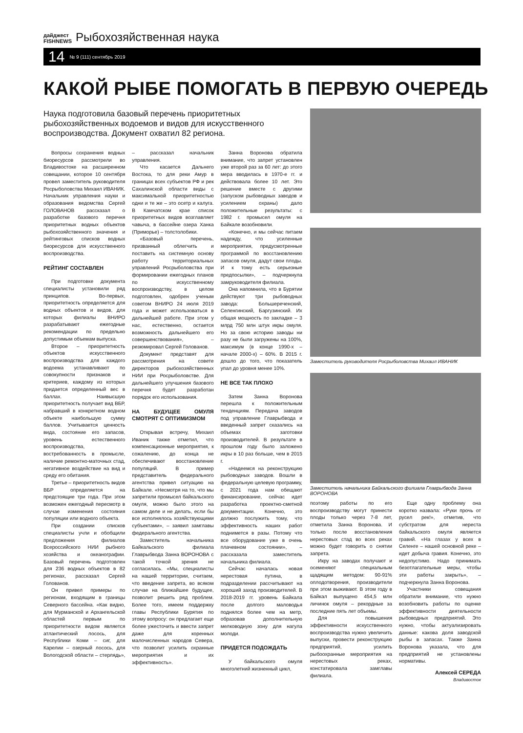дайджест
FISHNEWS Рыбохозяйственная наука
14 № 9 (111) сентябрь 2019
КАКОЙ РЫБЕ ПОМОГАТЬ В ПЕРВУЮ ОЧЕРЕДЬ
Наука подготовила базовый перечень приоритетных рыбохозяйственных водоемов и видов для искусственного воспроизводства. Документ охватил 82 региона.
Вопросы сохранения водных биоресурсов рассмотрели во Владивостоке на расширенном совещании, которое 10 сентября провел заместитель руководителя Росрыболовства Михаил ИВАНИК. Начальник управления науки и образования ведомства Сергей ГОЛОВАНОВ рассказал о разработке базового перечня приоритетных водных объектов рыбохозяйственного значения и рейтинговых списков водных биоресурсов для искусственного воспроизводства.
РЕЙТИНГ СОСТАВЛЕН
При подготовке документа специалисты установили ряд принципов. Во-первых, приоритетность определяется для водных объектов и видов, для которых филиалы ВНИРО разрабатывают ежегодные рекомендации по предельно допустимым объемам выпуска.
Второе – приоритетность объектов искусственного воспроизводства для каждого водоема устанавливают по совокупности признаков и критериев, каждому из которых придается определенный вес в баллах. Наивысшую приоритетность получает вид ВБР, набравший в конкретном водном объекте наибольшую сумму баллов. Учитывается ценность вида, состояние его запасов, уровень естественного воспроизводства, востребованность в промысле, наличие ремонтно-маточных стад, негативное воздействие на вид и среду его обитания.
Третье – приоритетность видов ВБР определяется на предстоящие три года. При этом возможен ежегодный пересмотр в случае изменения состояния популяции или водного объекта.
При создании списков специалисты учли и обобщили предложения филиалов Всероссийского НИИ рыбного хозяйства и океанографии. Базовый перечень подготовлен для 236 водных объектов в 82 регионах, рассказал Сергей Голованов.
Он привел примеры по регионам, входящим в границы Северного бассейна. «Как видно, для Мурманской и Архангельской областей первым по приоритетности видом является атлантический лосось, для Республики Коми – сиг, для Карелии – озерный лосось, для Вологодской области – стерлядь», – рассказал начальник управления.
Что касается Дальнего Востока, то для реки Амур в границах всех субъектов РФ и рек Сахалинской области виды с максимальной приоритетностью одни и те же – это осетр и калуга. В Камчатском крае список приоритетных видов возглавляет чавыча, в бассейне озера Ханка (Приморье) – толстолобики.
«Базовый перечень, призванный облегчить и поставить на системную основу работу территориальных управлений Росрыболовства при формировании ежегодных планов по искусственному воспроизводству, в целом подготовлен, одобрен ученым советом ВНИРО 24 июля 2019 года и может использоваться в дальнейшей работе. При этом у нас, естественно, остается возможность дальнейшего его совершенствования», – резюмировал Сергей Голованов.
Документ представят для рассмотрения на совете директоров рыбохозяйственных НИИ при Росрыболовстве. Для дальнейшего улучшения базового перечня будет разработан порядок его использования.
НА БУДУЩЕЕ ОМУЛЯ СМОТРЯТ С ОПТИМИЗМОМ
Открывая встречу, Михаил Иваник также отметил, что компенсационные мероприятия, к сожалению, до конца не обеспечивают восстановление популяций. В пример представитель федерального агентства привел ситуацию на Байкале. «Несмотря на то, что мы запретили промысел байкальского омуля, можно было этого на самом деле и не делать, если бы все исполнялось хозяйствующими субъектами», – заявил замглавы федерального агентства.
Заместитель начальника Байкальского филиала Главрыбвода Занна ВОРОНОВА с такой точкой зрения не согласилась. «Мы, специалисты на нашей территории, считаем, что введение запрета, во всяком случае на ближайшее будущее, позволит решить ряд проблем. Более того, имеем поддержку главы Республики Бурятия по этому вопросу: он предлагает еще более ужесточить и ввести запрет даже для коренных малочисленных народов Севера, что позволит усилить охранные мероприятия и их эффективность».
Занна Воронова обратила внимание, что запрет установлен уже второй раз за 60 лет: до этого мера вводилась в 1970-е гг. и действовала более 10 лет. Это решение вместе с другими (запуском рыбоводных заводов и усилением охраны) дало положительные результаты: с 1982 г. промысел омуля на Байкале возобновили.
«Конечно, и мы сейчас питаем надежду, что усиленные мероприятия, предусмотренные программой по восстановлению запасов омуля, дадут свои плоды. И к тому есть серьезные предпосылки», – подчеркнула замруководителя филиала.
Она напомнила, что в Бурятии действуют три рыбоводных завода: Большереченский, Селенгинский, Баргузинский. Их общая мощность по закладке – 3 млрд 750 млн штук икры омуля. Но за свою историю заводы ни разу не были загружены на 100%, максимум (в конце 1990-х – начале 2000-х) – 60%. В 2015 г. дошло до того, что показатель упал до уровня менее 10%.
НЕ ВСЕ ТАК ПЛОХО
Затем Занна Воронова перешла к положительным тенденциям. Передача заводов под управление Главрыбвода и введенный запрет сказались на объемах заготовки производителей. В результате в прошлом году было заложено икры в 10 раз больше, чем в 2015 г.
«Надеемся на реконструкцию рыбоводных заводов. Вошли в федеральную целевую программу, с 2021 года нам обещают финансирование, сейчас идет разработка проектно-сметной документации. Конечно, это должно послужить тому, что эффективность наших работ поднимется в разы. Потому что все оборудование уже в очень плачевном состоянии», – рассказала заместитель начальника филиала.
Сейчас началась новая нерестовая путина, в подразделении рассчитывают на хороший заход производителей. В 2018-2019 гг. уровень Байкала после долгого маловодья поднялся более чем на метр, образовав дополнительную мелководную зону для нагула молоди.
ПРИДЕТСЯ ПОДОЖДАТЬ
У байкальского омуля многолетний жизненный цикл,
Заместитель руководителя Росрыболовства Михаил ИВАНИК
Заместитель начальника Байкальского филиала Главрыбвода Занна ВОРОНОВА
поэтому работы по его воспроизводству могут принести плоды только через 7-8 лет, отметила Занна Воронова. И только после восстановления нерестовых стад во всех реках можно будет говорить о снятии запрета.
Икру на заводах получают и осеменяют специальным щадящим методом: 90-91% оплодотворения, производители при этом выживают. В этом году в Байкал выпущено 454,5 млн личинок омуля – рекордные за последние пять лет объемы.
Для повышения эффективности искусственного воспроизводства нужно увеличить выпуски, провести реконструкцию предприятий, усилить рыбоохранные мероприятия на нерестовых реках, констатировала замглавы филиала.
Еще одну проблему она коротко назвала: «Руки прочь от русел рек!», отметив, что субстратом для нереста байкальского омуля является гравий. «На глазах у всех в Селенге – нашей основной реке – идет добыча гравия. Конечно, это недопустимо. Надо принимать безотлагательные меры, чтобы эти работы закрыть», – подчеркнула Занна Воронова.
Участники совещания обратили внимание, что нужно возобновить работы по оценке эффективности деятельности рыбоводных предприятий. Это нужно, чтобы актуализировать данные: какова доля заводской рыбы в запасах. Также Занна Воронова указала, что для предприятий не установлены нормативы.
Алексей СЕРЕДА
Владивосток